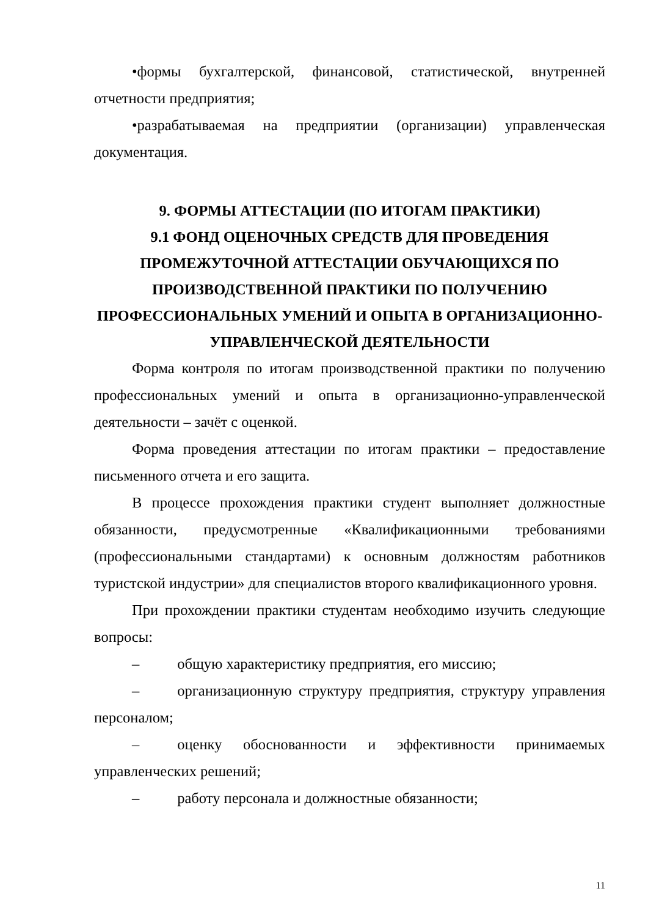•формы бухгалтерской, финансовой, статистической, внутренней отчетности предприятия;
•разрабатываемая на предприятии (организации) управленческая документация.
9. ФОРМЫ АТТЕСТАЦИИ (ПО ИТОГАМ ПРАКТИКИ)
9.1 ФОНД ОЦЕНОЧНЫХ СРЕДСТВ ДЛЯ ПРОВЕДЕНИЯ ПРОМЕЖУТОЧНОЙ АТТЕСТАЦИИ ОБУЧАЮЩИХСЯ ПО ПРОИЗВОДСТВЕННОЙ ПРАКТИКИ ПО ПОЛУЧЕНИЮ ПРОФЕССИОНАЛЬНЫХ УМЕНИЙ И ОПЫТА В ОРГАНИЗАЦИОННО-УПРАВЛЕНЧЕСКОЙ ДЕЯТЕЛЬНОСТИ
Форма контроля по итогам производственной практики по получению профессиональных умений и опыта в организационно-управленческой деятельности – зачёт с оценкой.
Форма проведения аттестации по итогам практики – предоставление письменного отчета и его защита.
В процессе прохождения практики студент выполняет должностные обязанности, предусмотренные «Квалификационными требованиями (профессиональными стандартами) к основным должностям работников туристской индустрии» для специалистов второго квалификационного уровня.
При прохождении практики студентам необходимо изучить следующие вопросы:
– общую характеристику предприятия, его миссию;
– организационную структуру предприятия, структуру управления персоналом;
– оценку обоснованности и эффективности принимаемых управленческих решений;
– работу персонала и должностные обязанности;
11